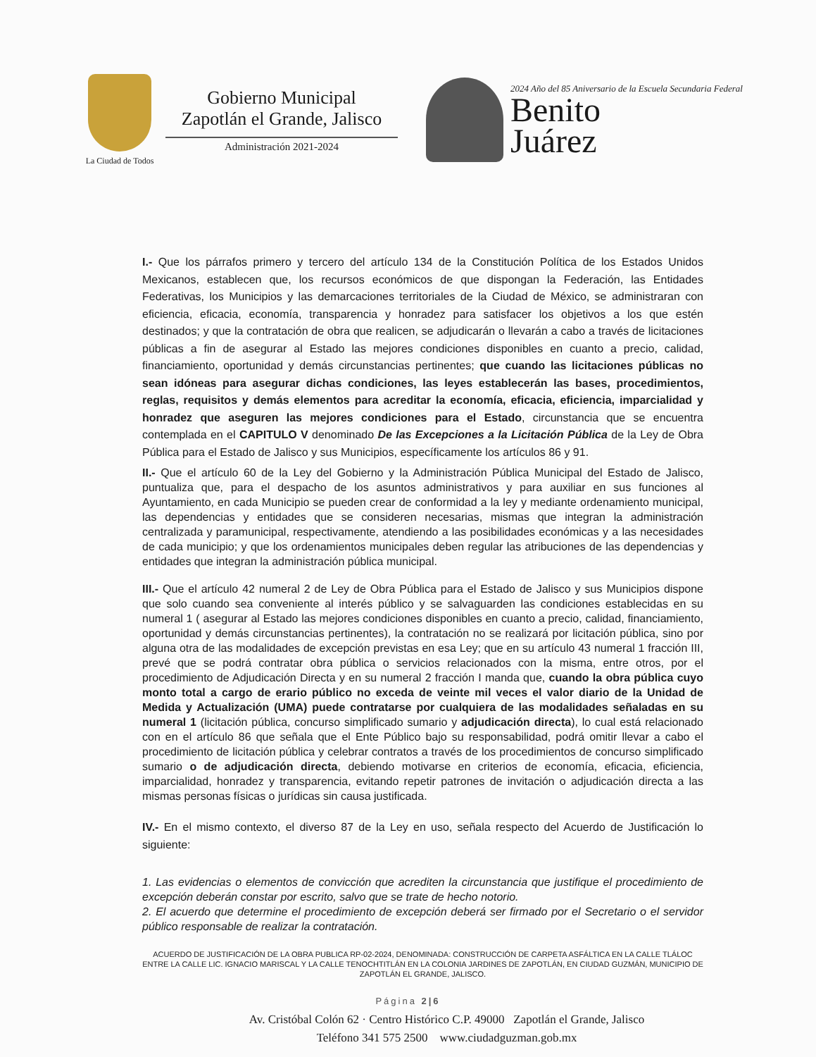La Ciudad de Todos
Gobierno Municipal
Zapotlán el Grande, Jalisco
Administración 2021-2024
2024 Año del 85 Aniversario de la Escuela Secundaria Federal
Benito
Juárez
I.- Que los párrafos primero y tercero del artículo 134 de la Constitución Política de los Estados Unidos Mexicanos, establecen que, los recursos económicos de que dispongan la Federación, las Entidades Federativas, los Municipios y las demarcaciones territoriales de la Ciudad de México, se administraran con eficiencia, eficacia, economía, transparencia y honradez para satisfacer los objetivos a los que estén destinados; y que la contratación de obra que realicen, se adjudicarán o llevarán a cabo a través de licitaciones públicas a fin de asegurar al Estado las mejores condiciones disponibles en cuanto a precio, calidad, financiamiento, oportunidad y demás circunstancias pertinentes; que cuando las licitaciones públicas no sean idóneas para asegurar dichas condiciones, las leyes establecerán las bases, procedimientos, reglas, requisitos y demás elementos para acreditar la economía, eficacia, eficiencia, imparcialidad y honradez que aseguren las mejores condiciones para el Estado, circunstancia que se encuentra contemplada en el CAPITULO V denominado De las Excepciones a la Licitación Pública de la Ley de Obra Pública para el Estado de Jalisco y sus Municipios, específicamente los artículos 86 y 91.
II.- Que el artículo 60 de la Ley del Gobierno y la Administración Pública Municipal del Estado de Jalisco, puntualiza que, para el despacho de los asuntos administrativos y para auxiliar en sus funciones al Ayuntamiento, en cada Municipio se pueden crear de conformidad a la ley y mediante ordenamiento municipal, las dependencias y entidades que se consideren necesarias, mismas que integran la administración centralizada y paramunicipal, respectivamente, atendiendo a las posibilidades económicas y a las necesidades de cada municipio; y que los ordenamientos municipales deben regular las atribuciones de las dependencias y entidades que integran la administración pública municipal.
III.- Que el artículo 42 numeral 2 de Ley de Obra Pública para el Estado de Jalisco y sus Municipios dispone que solo cuando sea conveniente al interés público y se salvaguarden las condiciones establecidas en su numeral 1 ( asegurar al Estado las mejores condiciones disponibles en cuanto a precio, calidad, financiamiento, oportunidad y demás circunstancias pertinentes), la contratación no se realizará por licitación pública, sino por alguna otra de las modalidades de excepción previstas en esa Ley; que en su artículo 43 numeral 1 fracción III, prevé que se podrá contratar obra pública o servicios relacionados con la misma, entre otros, por el procedimiento de Adjudicación Directa y en su numeral 2 fracción I manda que, cuando la obra pública cuyo monto total a cargo de erario público no exceda de veinte mil veces el valor diario de la Unidad de Medida y Actualización (UMA) puede contratarse por cualquiera de las modalidades señaladas en su numeral 1 (licitación pública, concurso simplificado sumario y adjudicación directa), lo cual está relacionado con en el artículo 86 que señala que el Ente Público bajo su responsabilidad, podrá omitir llevar a cabo el procedimiento de licitación pública y celebrar contratos a través de los procedimientos de concurso simplificado sumario o de adjudicación directa, debiendo motivarse en criterios de economía, eficacia, eficiencia, imparcialidad, honradez y transparencia, evitando repetir patrones de invitación o adjudicación directa a las mismas personas físicas o jurídicas sin causa justificada.
IV.- En el mismo contexto, el diverso 87 de la Ley en uso, señala respecto del Acuerdo de Justificación lo siguiente:
1. Las evidencias o elementos de convicción que acrediten la circunstancia que justifique el procedimiento de excepción deberán constar por escrito, salvo que se trate de hecho notorio.
2. El acuerdo que determine el procedimiento de excepción deberá ser firmado por el Secretario o el servidor público responsable de realizar la contratación.
ACUERDO DE JUSTIFICACIÓN DE LA OBRA PUBLICA RP-02-2024, DENOMINADA: CONSTRUCCIÓN DE CARPETA ASFÁLTICA EN LA CALLE TLÁLOC ENTRE LA CALLE LIC. IGNACIO MARISCAL Y LA CALLE TENOCHTITLÁN EN LA COLONIA JARDINES DE ZAPOTLÁN, EN CIUDAD GUZMÁN, MUNICIPIO DE ZAPOTLÁN EL GRANDE, JALISCO.
Página 2|6
Av. Cristóbal Colón 62 · Centro Histórico C.P. 49000 Zapotlán el Grande, Jalisco
Teléfono 341 575 2500 www.ciudadguzman.gob.mx